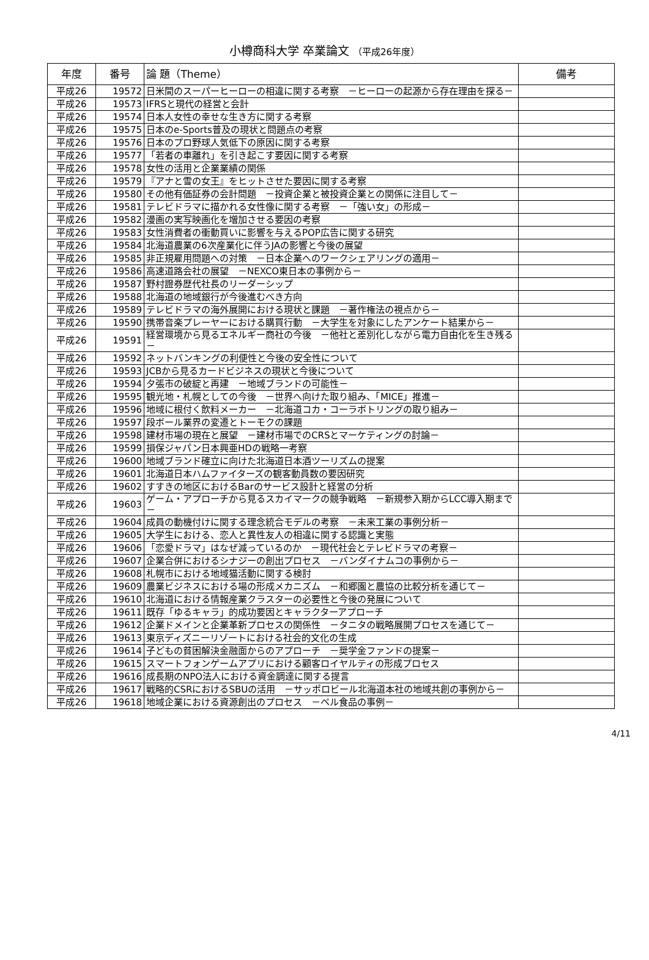小樽商科大学 卒業論文 （平成26年度）
| 年度 | 番号 | 論 題（Theme） | 備考 |
| --- | --- | --- | --- |
| 平成26 | 19572 | 日米間のスーパーヒーローの相違に関する考察 －ヒーローの起源から存在理由を探る－ | |
| 平成26 | 19573 | IFRSと現代の経営と会計 | |
| 平成26 | 19574 | 日本人女性の幸せな生き方に関する考察 | |
| 平成26 | 19575 | 日本のe-Sports普及の現状と問題点の考察 | |
| 平成26 | 19576 | 日本のプロ野球人気低下の原因に関する考察 | |
| 平成26 | 19577 | 「若者の車離れ」を引き起こす要因に関する考察 | |
| 平成26 | 19578 | 女性の活用と企業業績の関係 | |
| 平成26 | 19579 | 『アナと雪の女王』をヒットさせた要因に関する考察 | |
| 平成26 | 19580 | その他有価証券の会計問題 －投資企業と被投資企業との関係に注目して－ | |
| 平成26 | 19581 | テレビドラマに描かれる女性像に関する考察 －「強い女」の形成－ | |
| 平成26 | 19582 | 漫画の実写映画化を増加させる要因の考察 | |
| 平成26 | 19583 | 女性消費者の衝動買いに影響を与えるPOP広告に関する研究 | |
| 平成26 | 19584 | 北海道農業の6次産業化に伴うJAの影響と今後の展望 | |
| 平成26 | 19585 | 非正規雇用問題への対策 －日本企業へのワークシェアリングの適用－ | |
| 平成26 | 19586 | 高速道路会社の展望 －NEXCO東日本の事例から－ | |
| 平成26 | 19587 | 野村證券歴代社長のリーダーシップ | |
| 平成26 | 19588 | 北海道の地域銀行が今後進むべき方向 | |
| 平成26 | 19589 | テレビドラマの海外展開における現状と課題 －著作権法の視点から－ | |
| 平成26 | 19590 | 携帯音楽プレーヤーにおける購買行動 －大学生を対象にしたアンケート結果から－ | |
| 平成26 | 19591 | 経営環境から見るエネルギー商社の今後 －他社と差別化しながら電力自由化を生き残る－ | |
| 平成26 | 19592 | ネットバンキングの利便性と今後の安全性について | |
| 平成26 | 19593 | JCBから見るカードビジネスの現状と今後について | |
| 平成26 | 19594 | 夕張市の破綻と再建 －地域ブランドの可能性－ | |
| 平成26 | 19595 | 観光地・札幌としての今後 －世界へ向けた取り組み、「MICE」推進－ | |
| 平成26 | 19596 | 地域に根付く飲料メーカー －北海道コカ・コーラボトリングの取り組み－ | |
| 平成26 | 19597 | 段ボール業界の変遷とトーモクの課題 | |
| 平成26 | 19598 | 建材市場の現在と展望 －建材市場でのCRSとマーケティングの討論－ | |
| 平成26 | 19599 | 損保ジャパン日本興亜HDの戦略一考察 | |
| 平成26 | 19600 | 地域ブランド確立に向けた北海道日本酒ツーリズムの提案 | |
| 平成26 | 19601 | 北海道日本ハムファイターズの観客動員数の要因研究 | |
| 平成26 | 19602 | すすきの地区におけるBarのサービス設計と経営の分析 | |
| 平成26 | 19603 | ゲーム・アプローチから見るスカイマークの競争戦略 －新規参入期からLCC導入期まで－ | |
| 平成26 | 19604 | 成員の動機付けに関する理念統合モデルの考察 －未来工業の事例分析－ | |
| 平成26 | 19605 | 大学生における、恋人と異性友人の相違に関する認識と実態 | |
| 平成26 | 19606 | 「恋愛ドラマ」はなぜ減っているのか －現代社会とテレビドラマの考察－ | |
| 平成26 | 19607 | 企業合併におけるシナジーの創出プロセス －バンダイナムコの事例から－ | |
| 平成26 | 19608 | 札幌市における地域猫活動に関する検討 | |
| 平成26 | 19609 | 農業ビジネスにおける場の形成メカニズム －和郷園と農協の比較分析を通じて－ | |
| 平成26 | 19610 | 北海道における情報産業クラスターの必要性と今後の発展について | |
| 平成26 | 19611 | 既存「ゆるキャラ」的成功要因とキャラクターアプローチ | |
| 平成26 | 19612 | 企業ドメインと企業革新プロセスの関係性 －タニタの戦略展開プロセスを通じて－ | |
| 平成26 | 19613 | 東京ディズニーリゾートにおける社会的文化の生成 | |
| 平成26 | 19614 | 子どもの貧困解決金融面からのアプローチ －奨学金ファンドの提案－ | |
| 平成26 | 19615 | スマートフォンゲームアプリにおける顧客ロイヤルティの形成プロセス | |
| 平成26 | 19616 | 成長期のNPO法人における資金調達に関する提言 | |
| 平成26 | 19617 | 戦略的CSRにおけるSBUの活用 －サッポロビール北海道本社の地域共創の事例から－ | |
| 平成26 | 19618 | 地域企業における資源創出のプロセス －ベル食品の事例－ | |
4/11